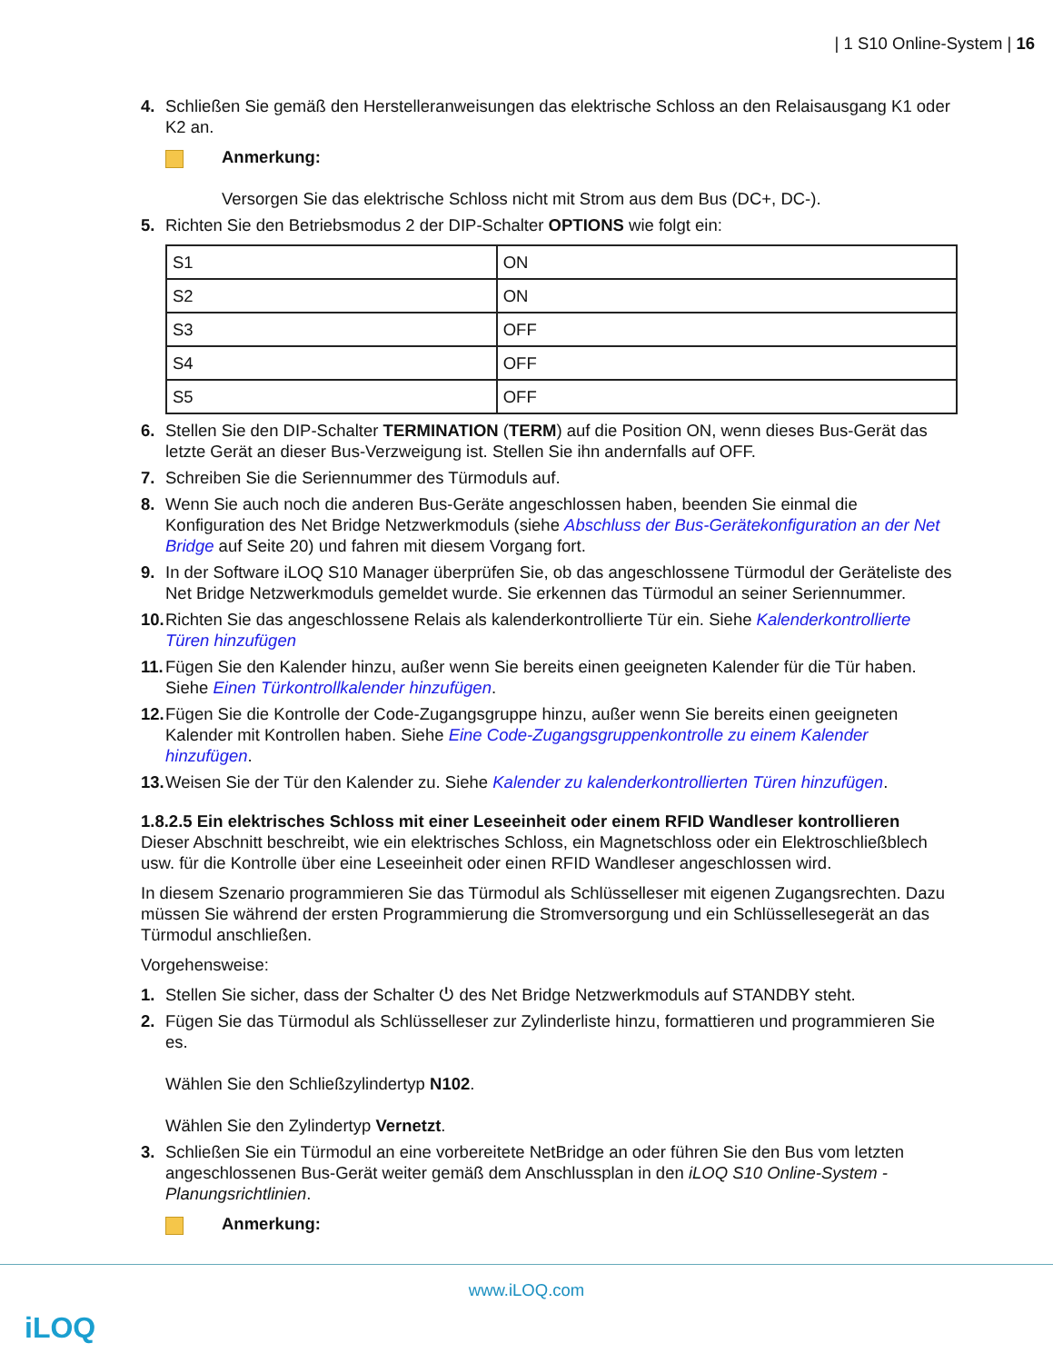| 1 S10 Online-System | 16
4. Schließen Sie gemäß den Herstelleranweisungen das elektrische Schloss an den Relaisausgang K1 oder K2 an.
Anmerkung:
Versorgen Sie das elektrische Schloss nicht mit Strom aus dem Bus (DC+, DC-).
5. Richten Sie den Betriebsmodus 2 der DIP-Schalter OPTIONS wie folgt ein:
| S1 | ON |
| S2 | ON |
| S3 | OFF |
| S4 | OFF |
| S5 | OFF |
6. Stellen Sie den DIP-Schalter TERMINATION (TERM) auf die Position ON, wenn dieses Bus-Gerät das letzte Gerät an dieser Bus-Verzweigung ist. Stellen Sie ihn andernfalls auf OFF.
7. Schreiben Sie die Seriennummer des Türmoduls auf.
8. Wenn Sie auch noch die anderen Bus-Geräte angeschlossen haben, beenden Sie einmal die Konfiguration des Net Bridge Netzwerkmoduls (siehe Abschluss der Bus-Gerätekonfiguration an der Net Bridge auf Seite 20) und fahren mit diesem Vorgang fort.
9. In der Software iLOQ S10 Manager überprüfen Sie, ob das angeschlossene Türmodul der Geräteliste des Net Bridge Netzwerkmoduls gemeldet wurde. Sie erkennen das Türmodul an seiner Seriennummer.
10. Richten Sie das angeschlossene Relais als kalenderkontrollierte Tür ein. Siehe Kalenderkontrollierte Türen hinzufügen
11. Fügen Sie den Kalender hinzu, außer wenn Sie bereits einen geeigneten Kalender für die Tür haben. Siehe Einen Türkontrollkalender hinzufügen.
12. Fügen Sie die Kontrolle der Code-Zugangsgruppe hinzu, außer wenn Sie bereits einen geeigneten Kalender mit Kontrollen haben. Siehe Eine Code-Zugangsgruppenkontrolle zu einem Kalender hinzufügen.
13. Weisen Sie der Tür den Kalender zu. Siehe Kalender zu kalenderkontrollierten Türen hinzufügen.
1.8.2.5 Ein elektrisches Schloss mit einer Leseeinheit oder einem RFID Wandleser kontrollieren
Dieser Abschnitt beschreibt, wie ein elektrisches Schloss, ein Magnetschloss oder ein Elektroschließblech usw. für die Kontrolle über eine Leseeinheit oder einen RFID Wandleser angeschlossen wird.
In diesem Szenario programmieren Sie das Türmodul als Schlüsselleser mit eigenen Zugangsrechten. Dazu müssen Sie während der ersten Programmierung die Stromversorgung und ein Schlüssellesegerät an das Türmodul anschließen.
Vorgehensweise:
1. Stellen Sie sicher, dass der Schalter ⏻ des Net Bridge Netzwerkmoduls auf STANDBY steht.
2. Fügen Sie das Türmodul als Schlüsselleser zur Zylinderliste hinzu, formattieren und programmieren Sie es.
Wählen Sie den Schließzylindertyp N102.
Wählen Sie den Zylindertyp Vernetzt.
3. Schließen Sie ein Türmodul an eine vorbereitete NetBridge an oder führen Sie den Bus vom letzten angeschlossenen Bus-Gerät weiter gemäß dem Anschlussplan in den iLOQ S10 Online-System - Planungsrichtlinien.
Anmerkung:
www.iLOQ.com
iLOQ